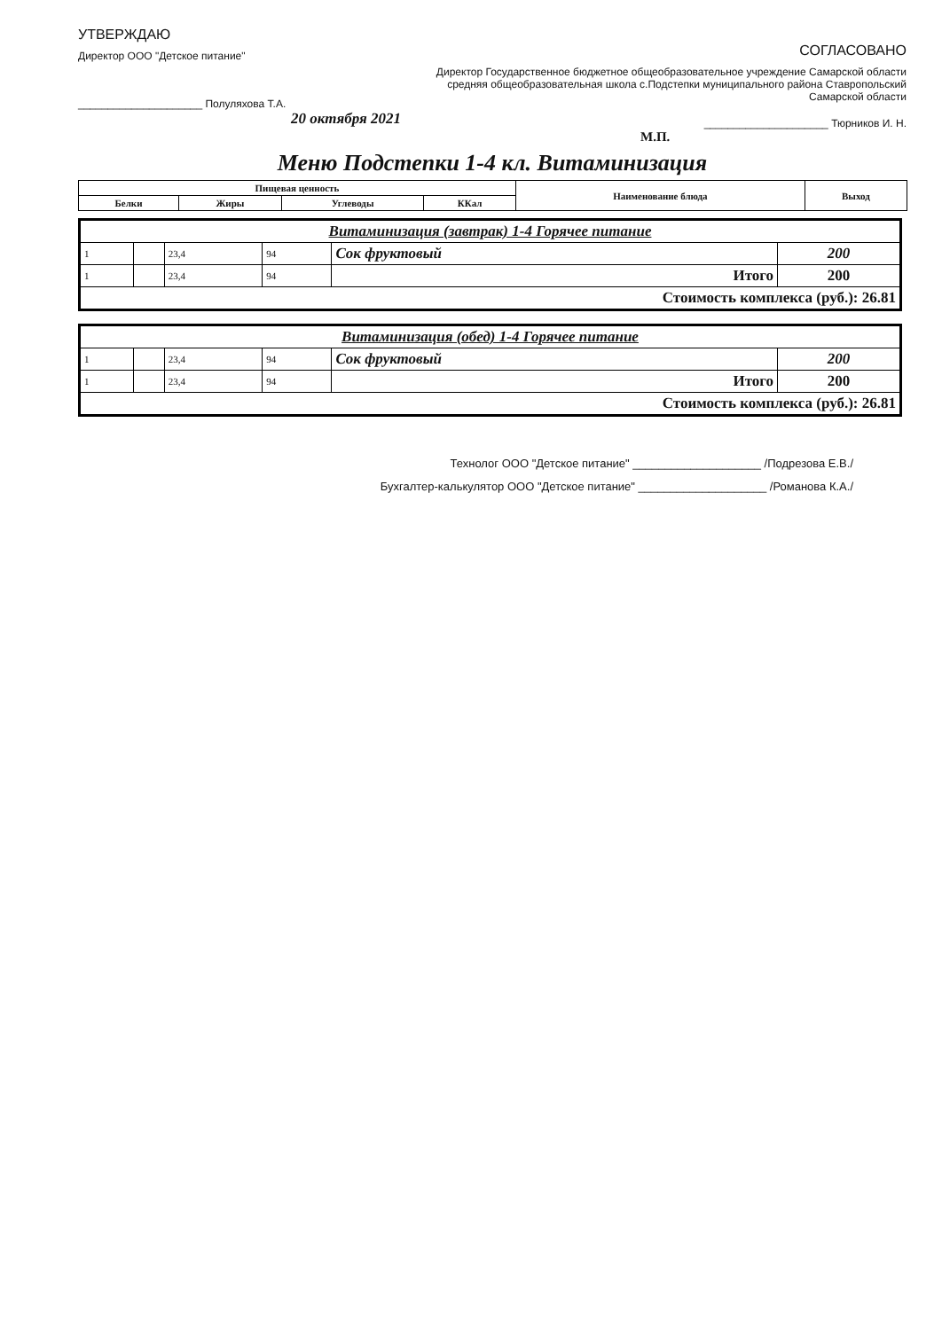УТВЕРЖДАЮ
Директор ООО "Детское питание"
_____________________ Полуляхова Т.А.
20 октября 2021
СОГЛАСОВАНО
Директор Государственное бюджетное общеобразовательное учреждение Самарской области средняя общеобразовательная школа с.Подстепки муниципального района Ставропольский Самарской области
_____________________ Тюрников И. Н.
М.П.
Меню Подстепки 1-4 кл. Витаминизация
| Пищевая ценность | | | | Наименование блюда | Выход |
| --- | --- | --- | --- | --- | --- |
| Белки | Жиры | Углеводы | ККал | | |
| Витаминизация (завтрак) 1-4 Горячее питание | | | | | |
| 1 | | 23,4 | 94 | Сок фруктовый | 200 |
| 1 | | 23,4 | 94 | Итого | 200 |
| Стоимость комплекса (руб.): 26.81 | | | | | |
| Витаминизация (обед) 1-4 Горячее питание | | | | | |
| 1 | | 23,4 | 94 | Сок фруктовый | 200 |
| 1 | | 23,4 | 94 | Итого | 200 |
| Стоимость комплекса (руб.): 26.81 | | | | | |
Технолог ООО "Детское питание" ____________________ /Подрезова Е.В./
Бухгалтер-калькулятор ООО "Детское питание" ____________________ /Романова К.А./